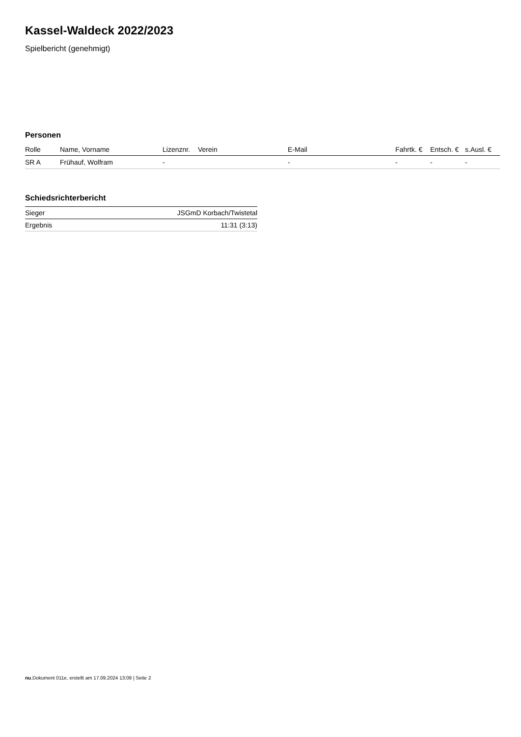Kassel-Waldeck 2022/2023
Spielbericht (genehmigt)
Personen
| Rolle | Name, Vorname | Lizenznr. | Verein | E-Mail | Fahrtk. € | Entsch. € | s.Ausl. € |
| --- | --- | --- | --- | --- | --- | --- | --- |
| SR A | Frühauf, Wolfram | - | | - | - | - | - |
Schiedsrichterbericht
| Sieger | JSGmD Korbach/Twistetal |
| Ergebnis | 11:31 (3:13) |
nu.Dokument 011e, erstellt am 17.09.2024 13:09 | Seite 2